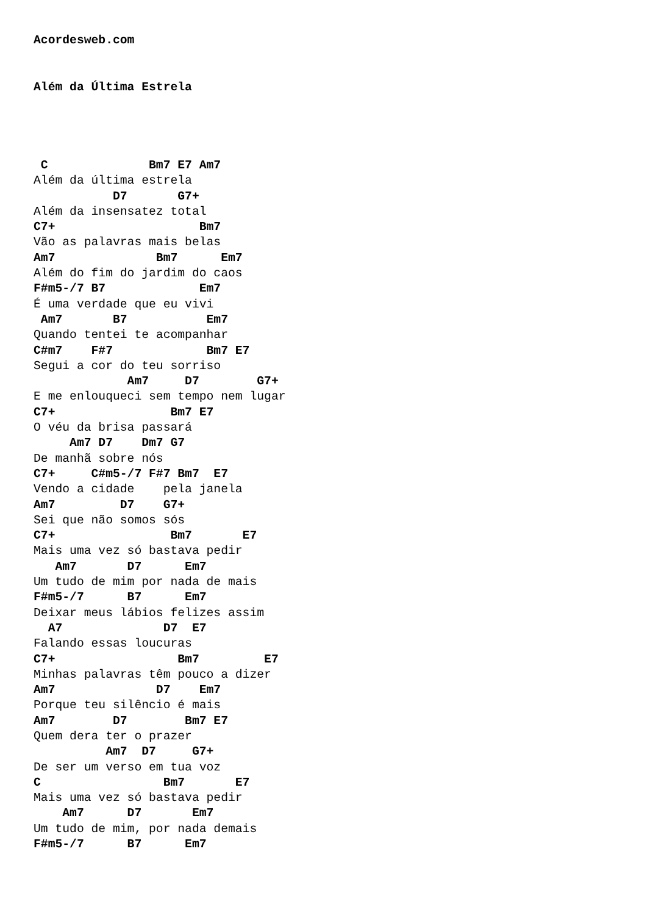Acordesweb.com
Além da Última Estrela
 C              Bm7 E7 Am7
Além da última estrela
           D7       G7+
Além da insensatez total
C7+                    Bm7
Vão as palavras mais belas
Am7              Bm7      Em7
Além do fim do jardim do caos
F#m5-/7 B7             Em7
É uma verdade que eu vivi
 Am7       B7           Em7
Quando tentei te acompanhar
C#m7    F#7             Bm7 E7
Segui a cor do teu sorriso
             Am7     D7        G7+
E me enlouqueci sem tempo nem lugar
C7+                Bm7 E7
O véu da brisa passará
     Am7 D7    Dm7 G7
De manhã sobre nós
C7+     C#m5-/7 F#7 Bm7  E7
Vendo a cidade    pela janela
Am7         D7    G7+
Sei que não somos sós
C7+                Bm7       E7
Mais uma vez só bastava pedir
   Am7       D7      Em7
Um tudo de mim por nada de mais
F#m5-/7      B7      Em7
Deixar meus lábios felizes assim
  A7              D7  E7
Falando essas loucuras
C7+                 Bm7         E7
Minhas palavras têm pouco a dizer
Am7              D7    Em7
Porque teu silêncio é mais
Am7        D7        Bm7 E7
Quem dera ter o prazer
          Am7  D7     G7+
De ser um verso em tua voz
C                 Bm7       E7
Mais uma vez só bastava pedir
    Am7      D7       Em7
Um tudo de mim, por nada demais
F#m5-/7      B7      Em7